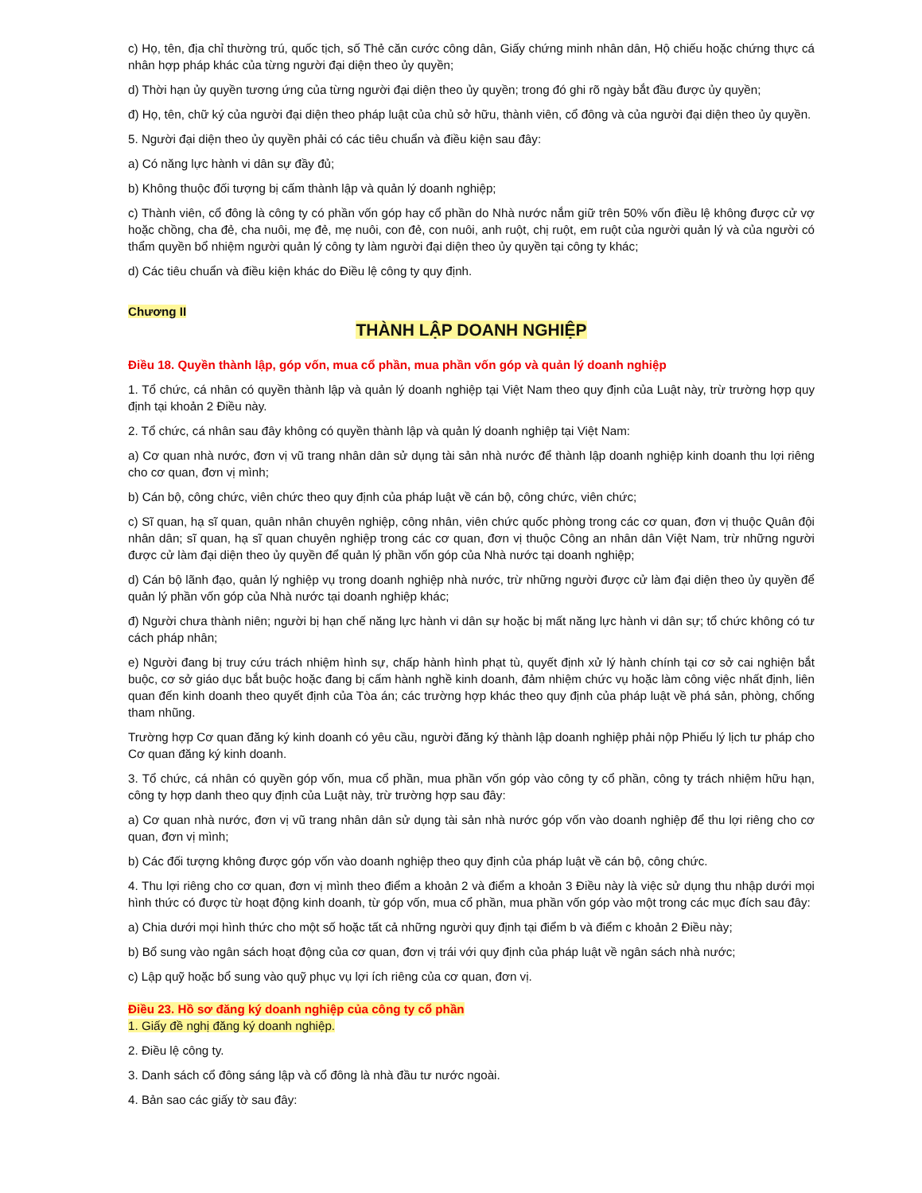c) Họ, tên, địa chỉ thường trú, quốc tịch, số Thẻ căn cước công dân, Giấy chứng minh nhân dân, Hộ chiếu hoặc chứng thực cá nhân hợp pháp khác của từng người đại diện theo ủy quyền;
d) Thời hạn ủy quyền tương ứng của từng người đại diện theo ủy quyền; trong đó ghi rõ ngày bắt đầu được ủy quyền;
đ) Họ, tên, chữ ký của người đại diện theo pháp luật của chủ sở hữu, thành viên, cổ đông và của người đại diện theo ủy quyền.
5. Người đại diện theo ủy quyền phải có các tiêu chuẩn và điều kiện sau đây:
a) Có năng lực hành vi dân sự đầy đủ;
b) Không thuộc đối tượng bị cấm thành lập và quản lý doanh nghiệp;
c) Thành viên, cổ đông là công ty có phần vốn góp hay cổ phần do Nhà nước nắm giữ trên 50% vốn điều lệ không được cử vợ hoặc chồng, cha đẻ, cha nuôi, mẹ đẻ, mẹ nuôi, con đẻ, con nuôi, anh ruột, chị ruột, em ruột của người quản lý và của người có thẩm quyền bổ nhiệm người quản lý công ty làm người đại diện theo ủy quyền tại công ty khác;
d) Các tiêu chuẩn và điều kiện khác do Điều lệ công ty quy định.
Chương II
THÀNH LẬP DOANH NGHIỆP
Điều 18. Quyền thành lập, góp vốn, mua cổ phần, mua phần vốn góp và quản lý doanh nghiệp
1. Tổ chức, cá nhân có quyền thành lập và quản lý doanh nghiệp tại Việt Nam theo quy định của Luật này, trừ trường hợp quy định tại khoản 2 Điều này.
2. Tổ chức, cá nhân sau đây không có quyền thành lập và quản lý doanh nghiệp tại Việt Nam:
a) Cơ quan nhà nước, đơn vị vũ trang nhân dân sử dụng tài sản nhà nước để thành lập doanh nghiệp kinh doanh thu lợi riêng cho cơ quan, đơn vị mình;
b) Cán bộ, công chức, viên chức theo quy định của pháp luật về cán bộ, công chức, viên chức;
c) Sĩ quan, hạ sĩ quan, quân nhân chuyên nghiệp, công nhân, viên chức quốc phòng trong các cơ quan, đơn vị thuộc Quân đội nhân dân; sĩ quan, hạ sĩ quan chuyên nghiệp trong các cơ quan, đơn vị thuộc Công an nhân dân Việt Nam, trừ những người được cử làm đại diện theo ủy quyền để quản lý phần vốn góp của Nhà nước tại doanh nghiệp;
d) Cán bộ lãnh đạo, quản lý nghiệp vụ trong doanh nghiệp nhà nước, trừ những người được cử làm đại diện theo ủy quyền để quản lý phần vốn góp của Nhà nước tại doanh nghiệp khác;
đ) Người chưa thành niên; người bị hạn chế năng lực hành vi dân sự hoặc bị mất năng lực hành vi dân sự; tổ chức không có tư cách pháp nhân;
e) Người đang bị truy cứu trách nhiệm hình sự, chấp hành hình phạt tù, quyết định xử lý hành chính tại cơ sở cai nghiện bắt buộc, cơ sở giáo dục bắt buộc hoặc đang bị cấm hành nghề kinh doanh, đảm nhiệm chức vụ hoặc làm công việc nhất định, liên quan đến kinh doanh theo quyết định của Tòa án; các trường hợp khác theo quy định của pháp luật về phá sản, phòng, chống tham nhũng.
Trường hợp Cơ quan đăng ký kinh doanh có yêu cầu, người đăng ký thành lập doanh nghiệp phải nộp Phiếu lý lịch tư pháp cho Cơ quan đăng ký kinh doanh.
3. Tổ chức, cá nhân có quyền góp vốn, mua cổ phần, mua phần vốn góp vào công ty cổ phần, công ty trách nhiệm hữu hạn, công ty hợp danh theo quy định của Luật này, trừ trường hợp sau đây:
a) Cơ quan nhà nước, đơn vị vũ trang nhân dân sử dụng tài sản nhà nước góp vốn vào doanh nghiệp để thu lợi riêng cho cơ quan, đơn vị mình;
b) Các đối tượng không được góp vốn vào doanh nghiệp theo quy định của pháp luật về cán bộ, công chức.
4. Thu lợi riêng cho cơ quan, đơn vị mình theo điểm a khoản 2 và điểm a khoản 3 Điều này là việc sử dụng thu nhập dưới mọi hình thức có được từ hoạt động kinh doanh, từ góp vốn, mua cổ phần, mua phần vốn góp vào một trong các mục đích sau đây:
a) Chia dưới mọi hình thức cho một số hoặc tất cả những người quy định tại điểm b và điểm c khoản 2 Điều này;
b) Bổ sung vào ngân sách hoạt động của cơ quan, đơn vị trái với quy định của pháp luật về ngân sách nhà nước;
c) Lập quỹ hoặc bổ sung vào quỹ phục vụ lợi ích riêng của cơ quan, đơn vị.
Điều 23. Hồ sơ đăng ký doanh nghiệp của công ty cổ phần
1. Giấy đề nghị đăng ký doanh nghiệp.
2. Điều lệ công ty.
3. Danh sách cổ đông sáng lập và cổ đông là nhà đầu tư nước ngoài.
4. Bản sao các giấy tờ sau đây: